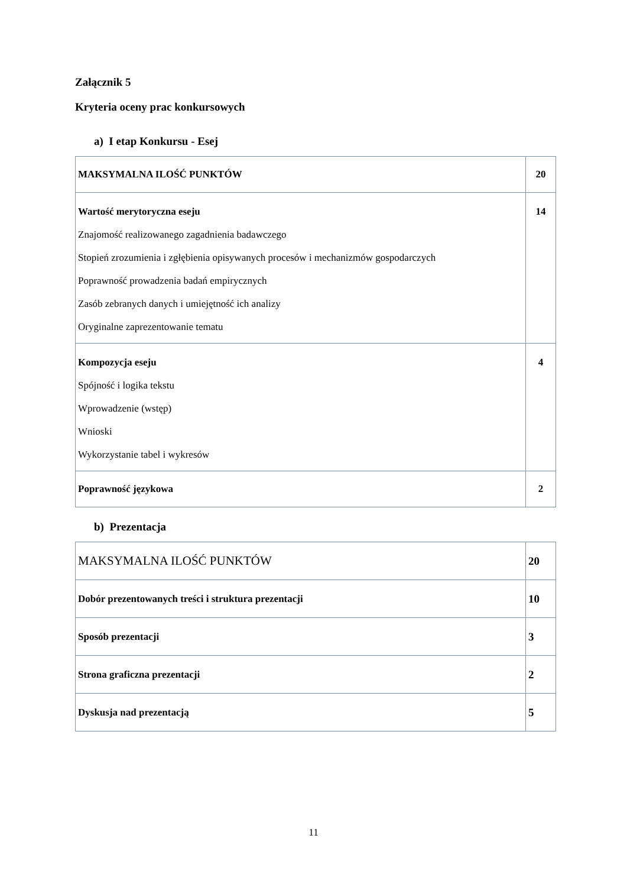Załącznik 5
Kryteria oceny prac konkursowych
a) I etap Konkursu - Esej
| MAKSYMALNA ILOŚĆ PUNKTÓW | 20 |
| Wartość merytoryczna eseju Znajomość realizowanego zagadnienia badawczego Stopień zrozumienia i zgłębienia opisywanych procesów i mechanizmów gospodarczych Poprawność prowadzenia badań empirycznych Zasób zebranych danych i umiejętność ich analizy Oryginalne zaprezentowanie tematu | 14 |
| Kompozycja eseju Spójność i logika tekstu Wprowadzenie (wstęp) Wnioski Wykorzystanie tabel i wykresów | 4 |
| Poprawność językowa | 2 |
b) Prezentacja
| MAKSYMALNA ILOŚĆ PUNKTÓW | 20 |
| Dobór prezentowanych treści i struktura prezentacji | 10 |
| Sposób prezentacji | 3 |
| Strona graficzna prezentacji | 2 |
| Dyskusja nad prezentacją | 5 |
11